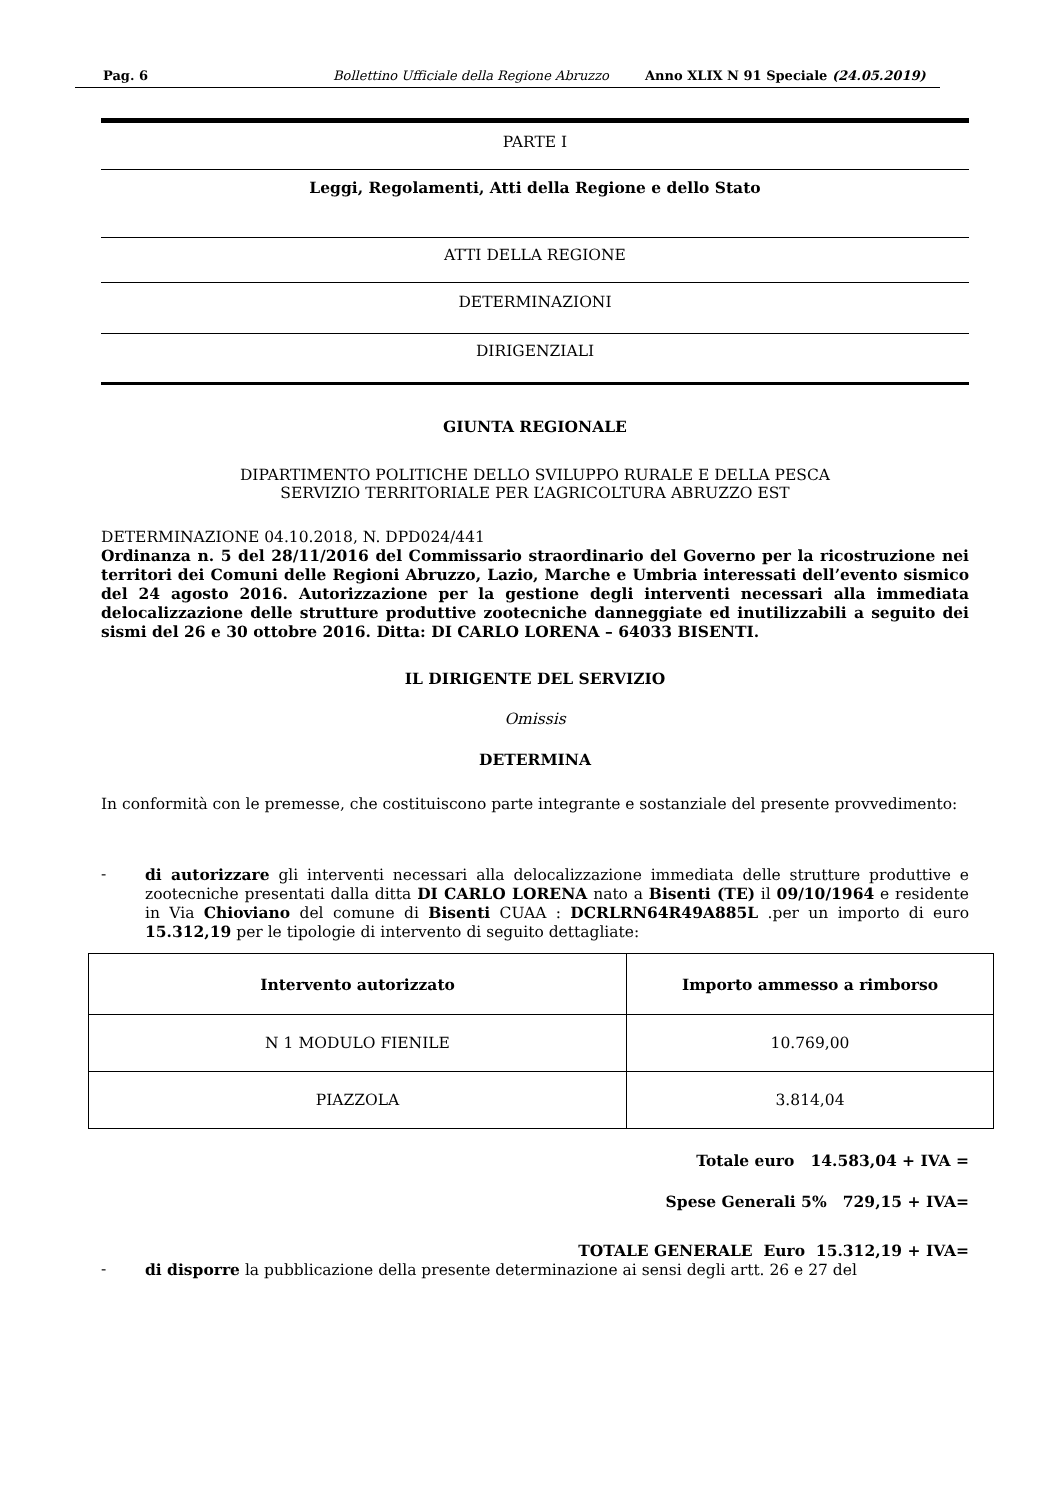Pag. 6 Bollettino Ufficiale della Regione Abruzzo Anno XLIX N 91 Speciale (24.05.2019)
PARTE I
Leggi, Regolamenti, Atti della Regione e dello Stato
ATTI DELLA REGIONE
DETERMINAZIONI
DIRIGENZIALI
GIUNTA REGIONALE
DIPARTIMENTO POLITICHE DELLO SVILUPPO RURALE E DELLA PESCA
SERVIZIO TERRITORIALE PER L’AGRICOLTURA ABRUZZO EST
DETERMINAZIONE 04.10.2018, N. DPD024/441
Ordinanza n. 5 del 28/11/2016 del Commissario straordinario del Governo per la ricostruzione nei territori dei Comuni delle Regioni Abruzzo, Lazio, Marche e Umbria interessati dell’evento sismico del 24 agosto 2016. Autorizzazione per la gestione degli interventi necessari alla immediata delocalizzazione delle strutture produttive zootecniche danneggiate ed inutilizzabili a seguito dei sismi del 26 e 30 ottobre 2016. Ditta: DI CARLO LORENA – 64033 BISENTI.
IL DIRIGENTE DEL SERVIZIO
Omissis
DETERMINA
In conformità con le premesse, che costituiscono parte integrante e sostanziale del presente provvedimento:
- di autorizzare gli interventi necessari alla delocalizzazione immediata delle strutture produttive e zootecniche presentati dalla ditta DI CARLO LORENA nato a Bisenti (TE) il 09/10/1964 e residente in Via Chioviano del comune di Bisenti CUAA : DCRLRN64R49A885L .per un importo di euro 15.312,19 per le tipologie di intervento di seguito dettagliate:
| Intervento autorizzato | Importo ammesso a rimborso |
| --- | --- |
| N 1 MODULO FIENILE | 10.769,00 |
| PIAZZOLA | 3.814,04 |
Totale euro 14.583,04 + IVA =
Spese Generali 5% 729,15 + IVA=
TOTALE GENERALE Euro 15.312,19 + IVA=
- di disporre la pubblicazione della presente determinazione ai sensi degli artt. 26 e 27 del